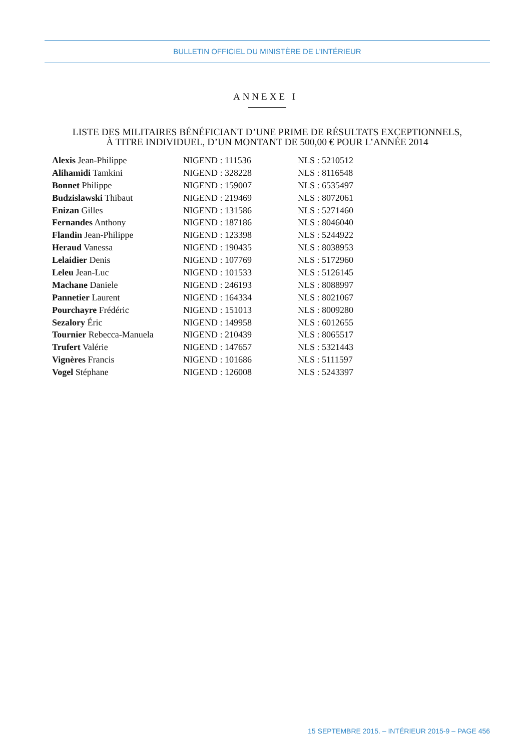BULLETIN OFFICIEL DU MINISTÈRE DE L’INTÉRIEUR
ANNEXE I
LISTE DES MILITAIRES BÉNÉFICIANT D’UNE PRIME DE RÉSULTATS EXCEPTIONNELS,
À TITRE INDIVIDUEL, D’UN MONTANT DE 500,00 € POUR L’ANNÉE 2014
| Alexis Jean-Philippe | NIGEND : 111536 | NLS : 5210512 |
| Alihamidi Tamkini | NIGEND : 328228 | NLS : 8116548 |
| Bonnet Philippe | NIGEND : 159007 | NLS : 6535497 |
| Budzislawski Thibaut | NIGEND : 219469 | NLS : 8072061 |
| Enizan Gilles | NIGEND : 131586 | NLS : 5271460 |
| Fernandes Anthony | NIGEND : 187186 | NLS : 8046040 |
| Flandin Jean-Philippe | NIGEND : 123398 | NLS : 5244922 |
| Heraud Vanessa | NIGEND : 190435 | NLS : 8038953 |
| Lelaidier Denis | NIGEND : 107769 | NLS : 5172960 |
| Leleu Jean-Luc | NIGEND : 101533 | NLS : 5126145 |
| Machane Daniele | NIGEND : 246193 | NLS : 8088997 |
| Pannetier Laurent | NIGEND : 164334 | NLS : 8021067 |
| Pourchayre Frédéric | NIGEND : 151013 | NLS : 8009280 |
| Sezalory Éric | NIGEND : 149958 | NLS : 6012655 |
| Tournier Rebecca-Manuela | NIGEND : 210439 | NLS : 8065517 |
| Trufert Valérie | NIGEND : 147657 | NLS : 5321443 |
| Vignères Francis | NIGEND : 101686 | NLS : 5111597 |
| Vogel Stéphane | NIGEND : 126008 | NLS : 5243397 |
15 SEPTEMBRE 2015. – INTÉRIEUR 2015-9 – PAGE 456